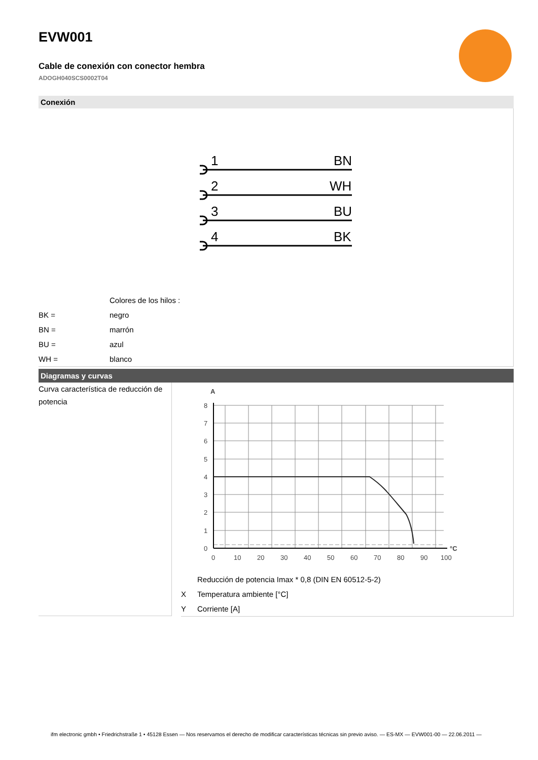EVW001
Cable de conexión con conector hembra
ADOGH040SCS0002T04
Conexión
1
BN
2
WH
3
BU
4
BK
| | Colores de los hilos : |
| BK = | negro |
| BN = | marrón |
| BU = | azul |
| WH = | blanco |
Diagramas y curvas
Curva característica de reducción de potencia
A
°C
8
7
6
5
4
3
2
1
0
0
10
20
30
40
50
60
70
80
90
100
| | Reducción de potencia Imax * 0,8 (DIN EN 60512-5-2) |
| X | Temperatura ambiente [°C] |
| Y | Corriente [A] |
ifm electronic gmbh • Friedrichstraße 1 • 45128 Essen — Nos reservamos el derecho de modificar características técnicas sin previo aviso. — ES-MX — EVW001-00 — 22.06.2011 —